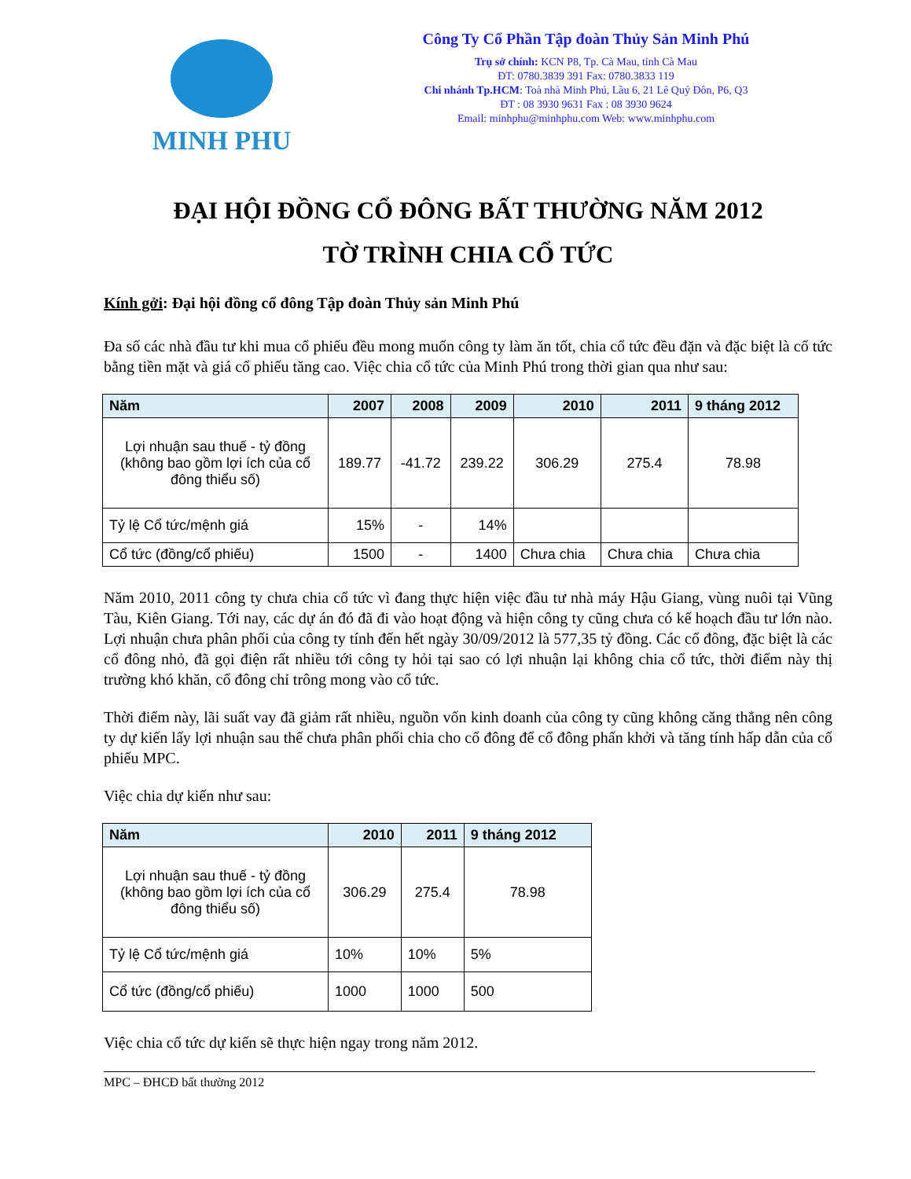MINH PHU
Công Ty Cổ Phần Tập đoàn Thủy Sản Minh Phú
Trụ sở chính: KCN P8, Tp. Cà Mau, tỉnh Cà Mau
ĐT: 0780.3839 391 Fax: 0780.3833 119
Chi nhánh Tp.HCM: Toà nhà Minh Phú, Lầu 6, 21 Lê Quý Đôn, P6, Q3
ĐT : 08 3930 9631 Fax : 08 3930 9624
Email: minhphu@minhphu.com Web: www.minhphu.com
ĐẠI HỘI ĐỒNG CỔ ĐÔNG BẤT THƯỜNG NĂM 2012
TỜ TRÌNH CHIA CỔ TỨC
Kính gởi: Đại hội đồng cổ đông Tập đoàn Thủy sản Minh Phú
Đa số các nhà đầu tư khi mua cổ phiếu đều mong muốn công ty làm ăn tốt, chia cổ tức đều đặn và đặc biệt là cổ tức bằng tiền mặt và giá cổ phiếu tăng cao. Việc chia cổ tức của Minh Phú trong thời gian qua như sau:
| Năm | 2007 | 2008 | 2009 | 2010 | 2011 | 9 tháng 2012 |
| --- | --- | --- | --- | --- | --- | --- |
| Lợi nhuận sau thuế - tỷ đồng (không bao gồm lợi ích của cổ đông thiểu số) | 189.77 | -41.72 | 239.22 | 306.29 | 275.4 | 78.98 |
| Tỷ lệ Cổ tức/mệnh giá | 15% | - | 14% | | | |
| Cổ tức (đồng/cổ phiếu) | 1500 | - | 1400 | Chưa chia | Chưa chia | Chưa chia |
Năm 2010, 2011 công ty chưa chia cổ tức vì đang thực hiện việc đầu tư nhà máy Hậu Giang, vùng nuôi tại Vũng Tàu, Kiên Giang. Tới nay, các dự án đó đã đi vào hoạt động và hiện công ty cũng chưa có kế hoạch đầu tư lớn nào. Lợi nhuận chưa phân phối của công ty tính đến hết ngày 30/09/2012 là 577,35 tỷ đồng. Các cổ đông, đặc biệt là các cổ đông nhỏ, đã gọi điện rất nhiều tới công ty hỏi tại sao có lợi nhuận lại không chia cổ tức, thời điểm này thị trường khó khăn, cổ đông chỉ trông mong vào cổ tức.
Thời điểm này, lãi suất vay đã giảm rất nhiều, nguồn vốn kinh doanh của công ty cũng không căng thẳng nên công ty dự kiến lấy lợi nhuận sau thế chưa phân phối chia cho cổ đông để cổ đông phấn khởi và tăng tính hấp dẫn của cổ phiếu MPC.
Việc chia dự kiến như sau:
| Năm | 2010 | 2011 | 9 tháng 2012 |
| --- | --- | --- | --- |
| Lợi nhuận sau thuế - tỷ đồng (không bao gồm lợi ích của cổ đông thiểu số) | 306.29 | 275.4 | 78.98 |
| Tỷ lệ Cổ tức/mệnh giá | 10% | 10% | 5% |
| Cổ tức (đồng/cổ phiếu) | 1000 | 1000 | 500 |
Việc chia cổ tức dự kiến sẽ thực hiện ngay trong năm 2012.
MPC – ĐHCĐ bất thường 2012